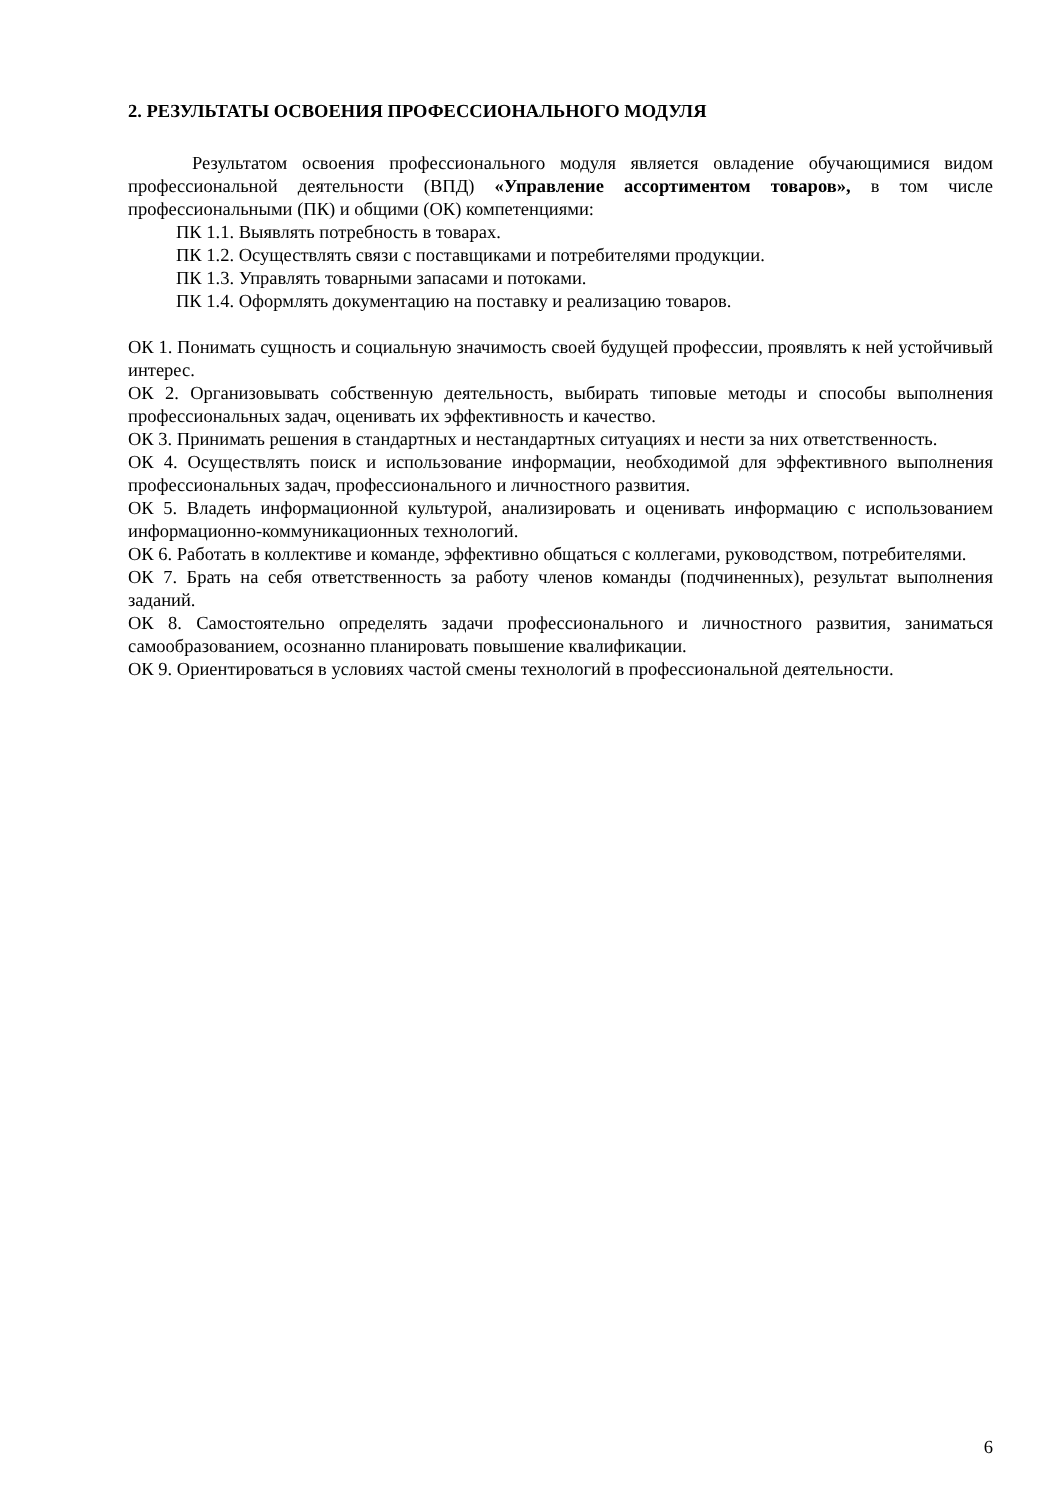2. РЕЗУЛЬТАТЫ ОСВОЕНИЯ ПРОФЕССИОНАЛЬНОГО МОДУЛЯ
Результатом освоения профессионального модуля является овладение обучающимися видом профессиональной деятельности (ВПД) «Управление ассортиментом товаров», в том числе профессиональными (ПК) и общими (ОК) компетенциями:
ПК 1.1. Выявлять потребность в товарах.
ПК 1.2. Осуществлять связи с поставщиками и потребителями продукции.
ПК 1.3. Управлять товарными запасами и потоками.
ПК 1.4. Оформлять документацию на поставку и реализацию товаров.
ОК 1. Понимать сущность и социальную значимость своей будущей профессии, проявлять к ней устойчивый интерес.
ОК 2. Организовывать собственную деятельность, выбирать типовые методы и способы выполнения профессиональных задач, оценивать их эффективность и качество.
ОК 3. Принимать решения в стандартных и нестандартных ситуациях и нести за них ответственность.
ОК 4. Осуществлять поиск и использование информации, необходимой для эффективного выполнения профессиональных задач, профессионального и личностного развития.
ОК 5. Владеть информационной культурой, анализировать и оценивать информацию с использованием информационно-коммуникационных технологий.
ОК 6. Работать в коллективе и команде, эффективно общаться с коллегами, руководством, потребителями.
ОК 7. Брать на себя ответственность за работу членов команды (подчиненных), результат выполнения заданий.
ОК 8. Самостоятельно определять задачи профессионального и личностного развития, заниматься самообразованием, осознанно планировать повышение квалификации.
ОК 9. Ориентироваться в условиях частой смены технологий в профессиональной деятельности.
6